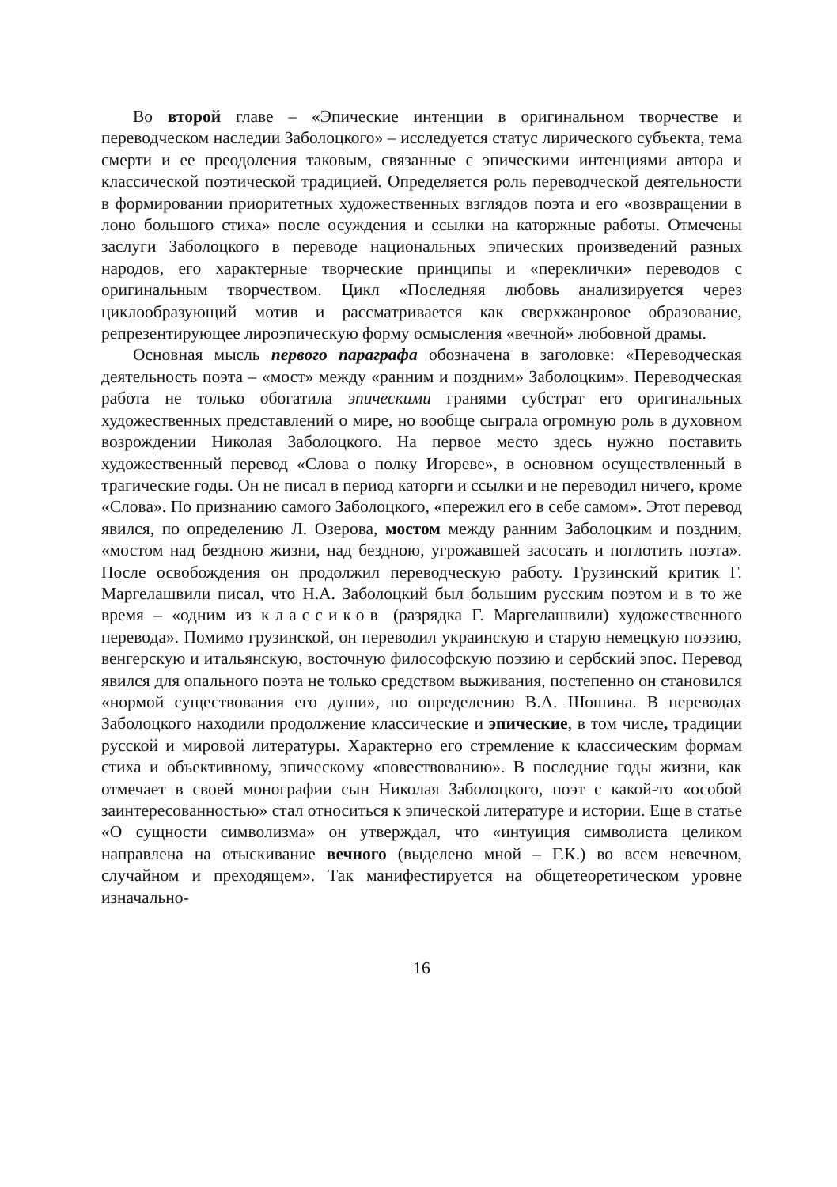Во второй главе – «Эпические интенции в оригинальном творчестве и переводческом наследии Заболоцкого» – исследуется статус лирического субъекта, тема смерти и ее преодоления таковым, связанные с эпическими интенциями автора и классической поэтической традицией. Определяется роль переводческой деятельности в формировании приоритетных художественных взглядов поэта и его «возвращении в лоно большого стиха» после осуждения и ссылки на каторжные работы. Отмечены заслуги Заболоцкого в переводе национальных эпических произведений разных народов, его характерные творческие принципы и «переклички» переводов с оригинальным творчеством. Цикл «Последняя любовь анализируется через циклообразующий мотив и рассматривается как сверхжанровое образование, репрезентирующее лироэпическую форму осмысления «вечной» любовной драмы.
Основная мысль первого параграфа обозначена в заголовке: «Переводческая деятельность поэта – «мост» между «ранним и поздним» Заболоцким». Переводческая работа не только обогатила эпическими гранями субстрат его оригинальных художественных представлений о мире, но вообще сыграла огромную роль в духовном возрождении Николая Заболоцкого. На первое место здесь нужно поставить художественный перевод «Слова о полку Игореве», в основном осуществленный в трагические годы. Он не писал в период каторги и ссылки и не переводил ничего, кроме «Слова». По признанию самого Заболоцкого, «пережил его в себе самом». Этот перевод явился, по определению Л. Озерова, мостом между ранним Заболоцким и поздним, «мостом над бездною жизни, над бездною, угрожавшей засосать и поглотить поэта». После освобождения он продолжил переводческую работу. Грузинский критик Г. Маргелашвили писал, что Н.А. Заболоцкий был большим русским поэтом и в то же время – «одним из классиков (разрядка Г. Маргелашвили) художественного перевода». Помимо грузинской, он переводил украинскую и старую немецкую поэзию, венгерскую и итальянскую, восточную философскую поэзию и сербский эпос. Перевод явился для опального поэта не только средством выживания, постепенно он становился «нормой существования его души», по определению В.А. Шошина. В переводах Заболоцкого находили продолжение классические и эпические, в том числе, традиции русской и мировой литературы. Характерно его стремление к классическим формам стиха и объективному, эпическому «повествованию». В последние годы жизни, как отмечает в своей монографии сын Николая Заболоцкого, поэт с какой-то «особой заинтересованностью» стал относиться к эпической литературе и истории. Еще в статье «О сущности символизма» он утверждал, что «интуиция символиста целиком направлена на отыскивание вечного (выделено мной – Г.К.) во всем невечном, случайном и преходящем». Так манифестируется на общетеоретическом уровне изначально-
16